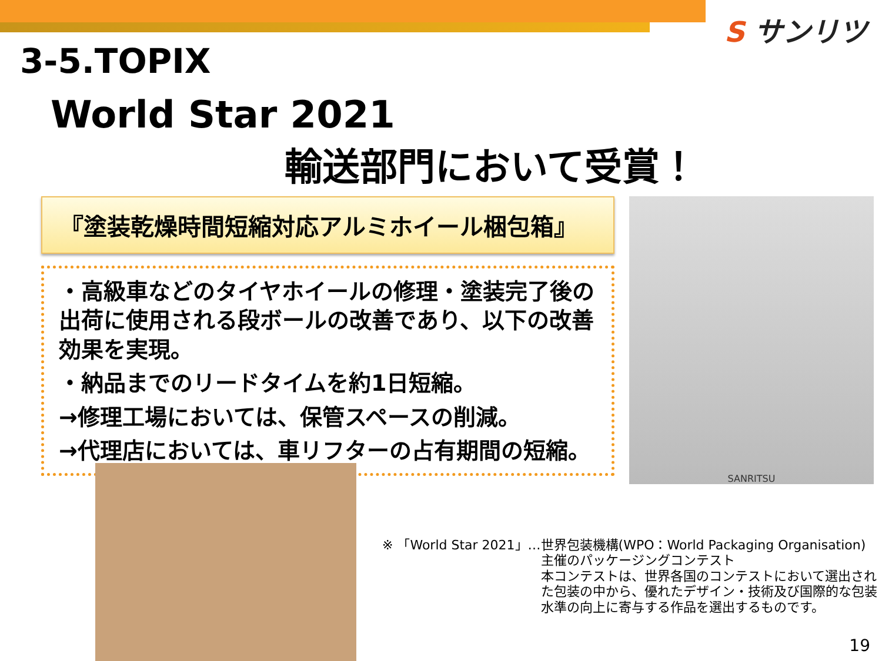S サンリツ
3-5.TOPIX
World Star 2021
輸送部門において受賞！
『塗装乾燥時間短縮対応アルミホイール梱包箱』
・高級車などのタイヤホイールの修理・塗装完了後の出荷に使用される段ボールの改善であり、以下の改善効果を実現。
・納品までのリードタイムを約1日短縮。
→修理工場においては、保管スペースの削減。
→代理店においては、車リフターの占有期間の短縮。
SANRITSU
※ 「World Star 2021」…世界包装機構(WPO：World Packaging Organisation)
主催のパッケージングコンテスト
本コンテストは、世界各国のコンテストにおいて選出された包装の中から、優れたデザイン・技術及び国際的な包装水準の向上に寄与する作品を選出するものです。
19